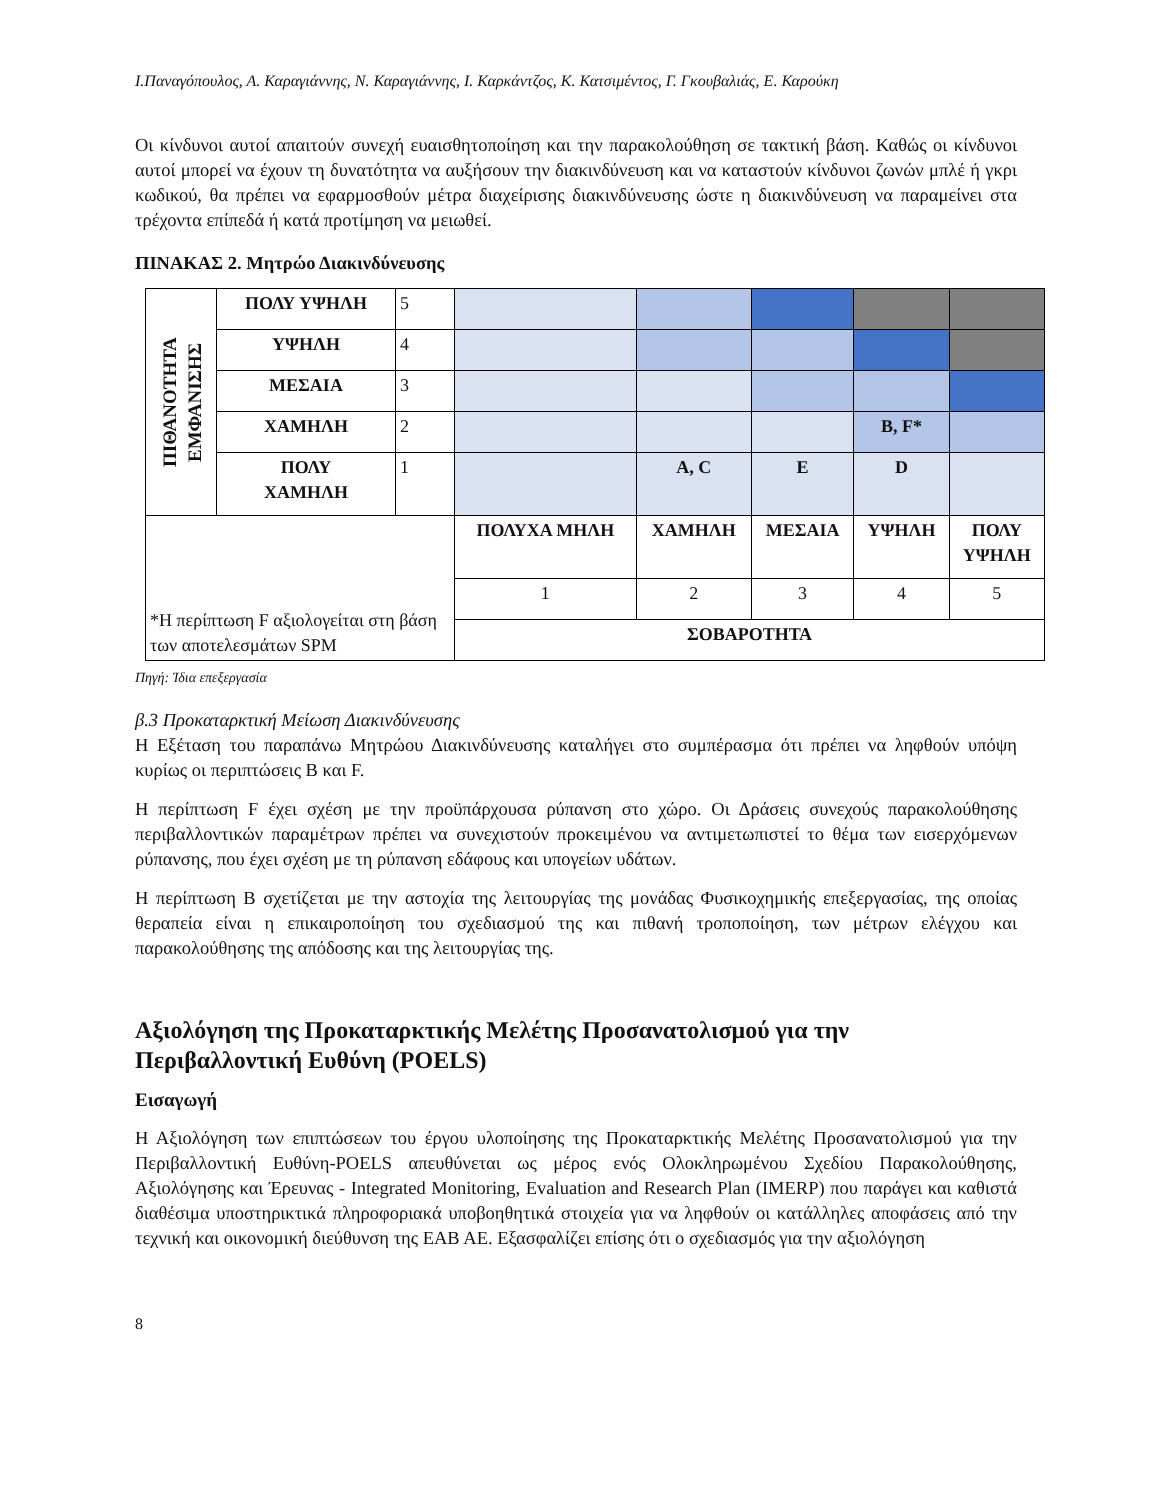Ι.Παναγόπουλος, Α. Καραγιάννης, Ν. Καραγιάννης, Ι. Καρκάντζος, Κ. Κατσιμέντος, Γ. Γκουβαλιάς, Ε. Καρούκη
Οι κίνδυνοι αυτοί απαιτούν συνεχή ευαισθητοποίηση και την παρακολούθηση σε τακτική βάση. Καθώς οι κίνδυνοι αυτοί μπορεί να έχουν τη δυνατότητα να αυξήσουν την διακινδύνευση και να καταστούν κίνδυνοι ζωνών μπλέ ή γκρι κωδικού, θα πρέπει να εφαρμοσθούν μέτρα διαχείρισης διακινδύνευσης ώστε η διακινδύνευση να παραμείνει στα τρέχοντα επίπεδά ή κατά προτίμηση να μειωθεί.
ΠΙΝΑΚΑΣ 2. Μητρώο Διακινδύνευσης
| ΠΙΘΑΝΟΤΗΤΑ ΕΜΦΑΝΙΣΗΣ | ΠΟΛΥ ΥΨΗΛΗ | 5 | | | | | |
| | ΥΨΗΛΗ | 4 | | | | | |
| | ΜΕΣΑΙΑ | 3 | | | | | |
| | ΧΑΜΗΛΗ | 2 | | | | B, F* | |
| | ΠΟΛΥ ΧΑΜΗΛΗ | 1 | | A, C | E | D | |
| *Η περίπτωση F αξιολογείται στη βάση των αποτελεσμάτων SPM | | | ΠΟΛΥΧΑ ΜΗΛΗ | ΧΑΜΗΛΗ | ΜΕΣΑΙΑ | ΥΨΗΛΗ | ΠΟΛΥ ΥΨΗΛΗ |
| | | | 1 | 2 | 3 | 4 | 5 |
| | | | ΣΟΒΑΡΟΤΗΤΑ | | | | |
Πηγή: Ίδια επεξεργασία
β.3 Προκαταρκτική Μείωση Διακινδύνευσης
Η Εξέταση του παραπάνω Μητρώου Διακινδύνευσης καταλήγει στο συμπέρασμα ότι πρέπει να ληφθούν υπόψη κυρίως οι περιπτώσεις B και F.
Η περίπτωση F έχει σχέση με την προϋπάρχουσα ρύπανση στο χώρο. Οι Δράσεις συνεχούς παρακολούθησης περιβαλλοντικών παραμέτρων πρέπει να συνεχιστούν προκειμένου να αντιμετωπιστεί το θέμα των εισερχόμενων ρύπανσης, που έχει σχέση με τη ρύπανση εδάφους και υπογείων υδάτων.
Η περίπτωση B σχετίζεται με την αστοχία της λειτουργίας της μονάδας Φυσικοχημικής επεξεργασίας, της οποίας θεραπεία είναι η επικαιροποίηση του σχεδιασμού της και πιθανή τροποποίηση, των μέτρων ελέγχου και παρακολούθησης της απόδοσης και της λειτουργίας της.
Αξιολόγηση της Προκαταρκτικής Μελέτης Προσανατολισμού για την Περιβαλλοντική Ευθύνη (POELS)
Εισαγωγή
Η Αξιολόγηση των επιπτώσεων του έργου υλοποίησης της Προκαταρκτικής Μελέτης Προσανατολισμού για την Περιβαλλοντική Ευθύνη-POELS απευθύνεται ως μέρος ενός Ολοκληρωμένου Σχεδίου Παρακολούθησης, Αξιολόγησης και Έρευνας - Integrated Monitoring, Evaluation and Research Plan (IMERP) που παράγει και καθιστά διαθέσιμα υποστηρικτικά πληροφοριακά υποβοηθητικά στοιχεία για να ληφθούν οι κατάλληλες αποφάσεις από την τεχνική και οικονομική διεύθυνση της ΕΑΒ ΑΕ. Εξασφαλίζει επίσης ότι ο σχεδιασμός για την αξιολόγηση
8